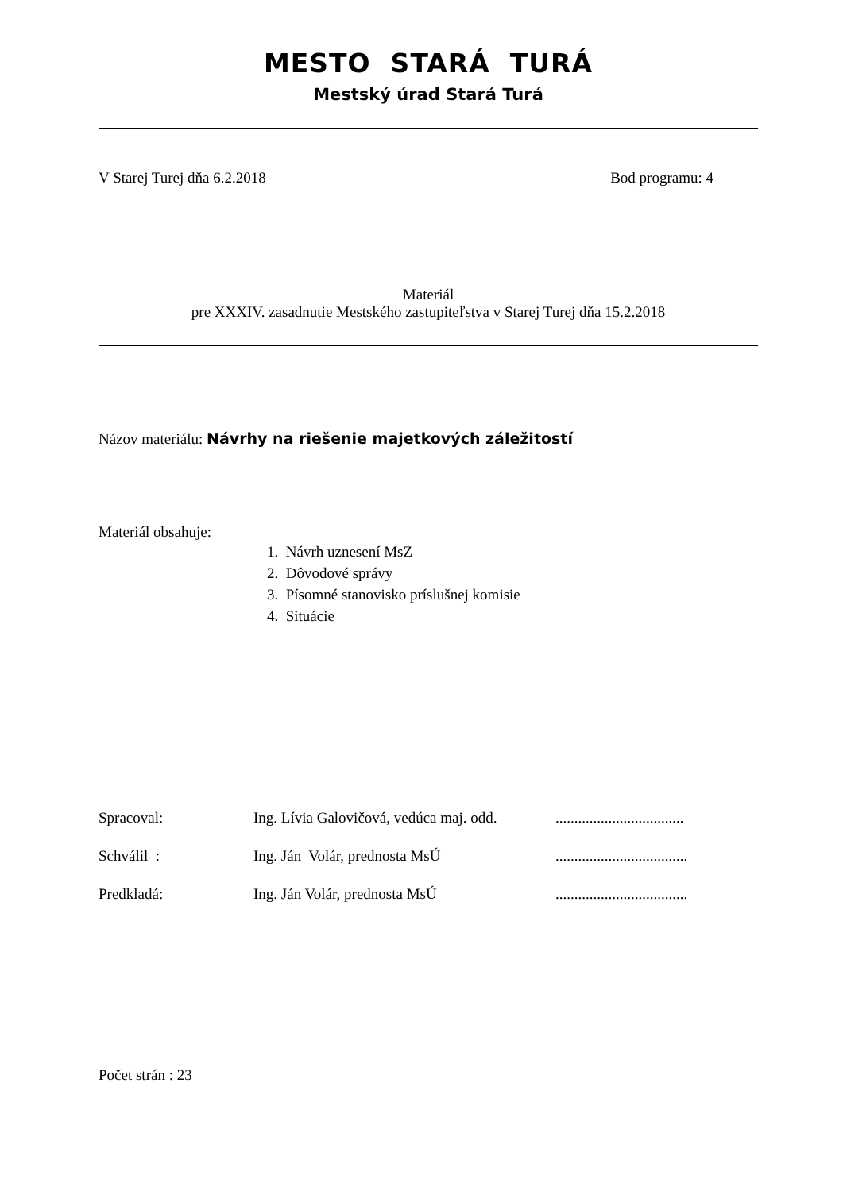MESTO STARÁ TURÁ
Mestský úrad Stará Turá
V Starej Turej dňa 6.2.2018 Bod programu: 4
Materiál
pre XXXIV. zasadnutie Mestského zastupiteľstva v Starej Turej dňa 15.2.2018
Názov materiálu: Návrhy na riešenie majetkových záležitostí
Materiál obsahuje:
1. Návrh uznesení MsZ
2. Dôvodové správy
3. Písomné stanovisko príslušnej komisie
4. Situácie
| Spracoval: | Ing. Lívia Galovičová, vedúca maj. odd. | .................................. |
| Schválil : | Ing. Ján Volár, prednosta MsÚ | ................................... |
| Predkladá: | Ing. Ján Volár, prednosta MsÚ | ................................... |
Počet strán : 23